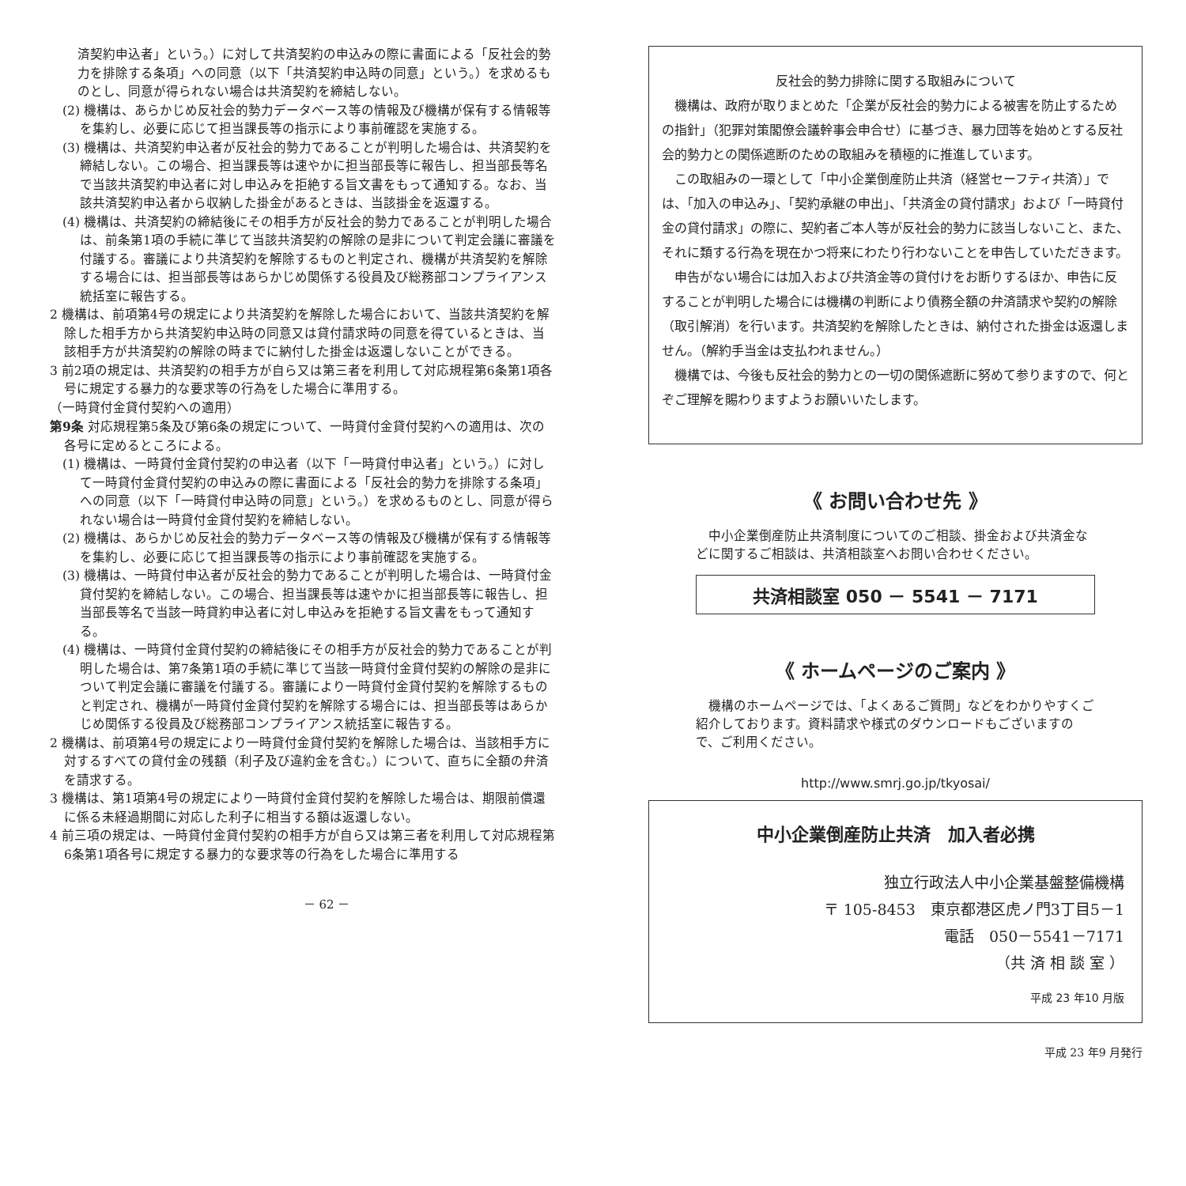済契約申込者」という。）に対して共済契約の申込みの際に書面による「反社会的勢力を排除する条項」への同意（以下「共済契約申込時の同意」という。）を求めるものとし、同意が得られない場合は共済契約を締結しない。
(2) 機構は、あらかじめ反社会的勢力データベース等の情報及び機構が保有する情報等を集約し、必要に応じて担当課長等の指示により事前確認を実施する。
(3) 機構は、共済契約申込者が反社会的勢力であることが判明した場合は、共済契約を締結しない。この場合、担当課長等は速やかに担当部長等に報告し、担当部長等名で当該共済契約申込者に対し申込みを拒絶する旨文書をもって通知する。なお、当該共済契約申込者から収納した掛金があるときは、当該掛金を返還する。
(4) 機構は、共済契約の締結後にその相手方が反社会的勢力であることが判明した場合は、前条第1項の手続に準じて当該共済契約の解除の是非について判定会議に審議を付議する。審議により共済契約を解除するものと判定され、機構が共済契約を解除する場合には、担当部長等はあらかじめ関係する役員及び総務部コンプライアンス統括室に報告する。
2 機構は、前項第4号の規定により共済契約を解除した場合において、当該共済契約を解除した相手方から共済契約申込時の同意又は貸付請求時の同意を得ているときは、当該相手方が共済契約の解除の時までに納付した掛金は返還しないことができる。
3 前2項の規定は、共済契約の相手方が自ら又は第三者を利用して対応規程第6条第1項各号に規定する暴力的な要求等の行為をした場合に準用する。
（一時貸付金貸付契約への適用）
第9条 対応規程第5条及び第6条の規定について、一時貸付金貸付契約への適用は、次の各号に定めるところによる。
(1) 機構は、一時貸付金貸付契約の申込者（以下「一時貸付申込者」という。）に対して一時貸付金貸付契約の申込みの際に書面による「反社会的勢力を排除する条項」への同意（以下「一時貸付申込時の同意」という。）を求めるものとし、同意が得られない場合は一時貸付金貸付契約を締結しない。
(2) 機構は、あらかじめ反社会的勢力データベース等の情報及び機構が保有する情報等を集約し、必要に応じて担当課長等の指示により事前確認を実施する。
(3) 機構は、一時貸付申込者が反社会的勢力であることが判明した場合は、一時貸付金貸付契約を締結しない。この場合、担当課長等は速やかに担当部長等に報告し、担当部長等名で当該一時貸約申込者に対し申込みを拒絶する旨文書をもって通知する。
(4) 機構は、一時貸付金貸付契約の締結後にその相手方が反社会的勢力であることが判明した場合は、第7条第1項の手続に準じて当該一時貸付金貸付契約の解除の是非について判定会議に審議を付議する。審議により一時貸付金貸付契約を解除するものと判定され、機構が一時貸付金貸付契約を解除する場合には、担当部長等はあらかじめ関係する役員及び総務部コンプライアンス統括室に報告する。
2 機構は、前項第4号の規定により一時貸付金貸付契約を解除した場合は、当該相手方に対するすべての貸付金の残額（利子及び違約金を含む。）について、直ちに全額の弁済を請求する。
3 機構は、第1項第4号の規定により一時貸付金貸付契約を解除した場合は、期限前償還に係る未経過期間に対応した利子に相当する額は返還しない。
4 前三項の規定は、一時貸付金貸付契約の相手方が自ら又は第三者を利用して対応規程第6条第1項各号に規定する暴力的な要求等の行為をした場合に準用する
－ 62 －
反社会的勢力排除に関する取組みについて
機構は、政府が取りまとめた「企業が反社会的勢力による被害を防止するための指針」（犯罪対策閣僚会議幹事会申合せ）に基づき、暴力団等を始めとする反社会的勢力との関係遮断のための取組みを積極的に推進しています。
この取組みの一環として「中小企業倒産防止共済（経営セーフティ共済）」では、「加入の申込み」、「契約承継の申出」、「共済金の貸付請求」および「一時貸付金の貸付請求」の際に、契約者ご本人等が反社会的勢力に該当しないこと、また、それに類する行為を現在かつ将来にわたり行わないことを申告していただきます。
申告がない場合には加入および共済金等の貸付けをお断りするほか、申告に反することが判明した場合には機構の判断により債務全額の弁済請求や契約の解除（取引解消）を行います。共済契約を解除したときは、納付された掛金は返還しません。（解約手当金は支払われません。）
機構では、今後も反社会的勢力との一切の関係遮断に努めて参りますので、何とぞご理解を賜わりますようお願いいたします。
《 お問い合わせ先 》
　中小企業倒産防止共済制度についてのご相談、掛金および共済金などに関するご相談は、共済相談室へお問い合わせください。
共済相談室 050 － 5541 － 7171
《 ホームページのご案内 》
　機構のホームページでは、「よくあるご質問」などをわかりやすくご紹介しております。資料請求や様式のダウンロードもございますので、ご利用ください。
http://www.smrj.go.jp/tkyosai/
中小企業倒産防止共済　加入者必携
独立行政法人中小企業基盤整備機構
〒 105-8453　東京都港区虎ノ門3丁目5－1
電話　050－5541－7171
（共 済 相 談 室 ）
平成 23 年10 月版
平成 23 年9 月発行